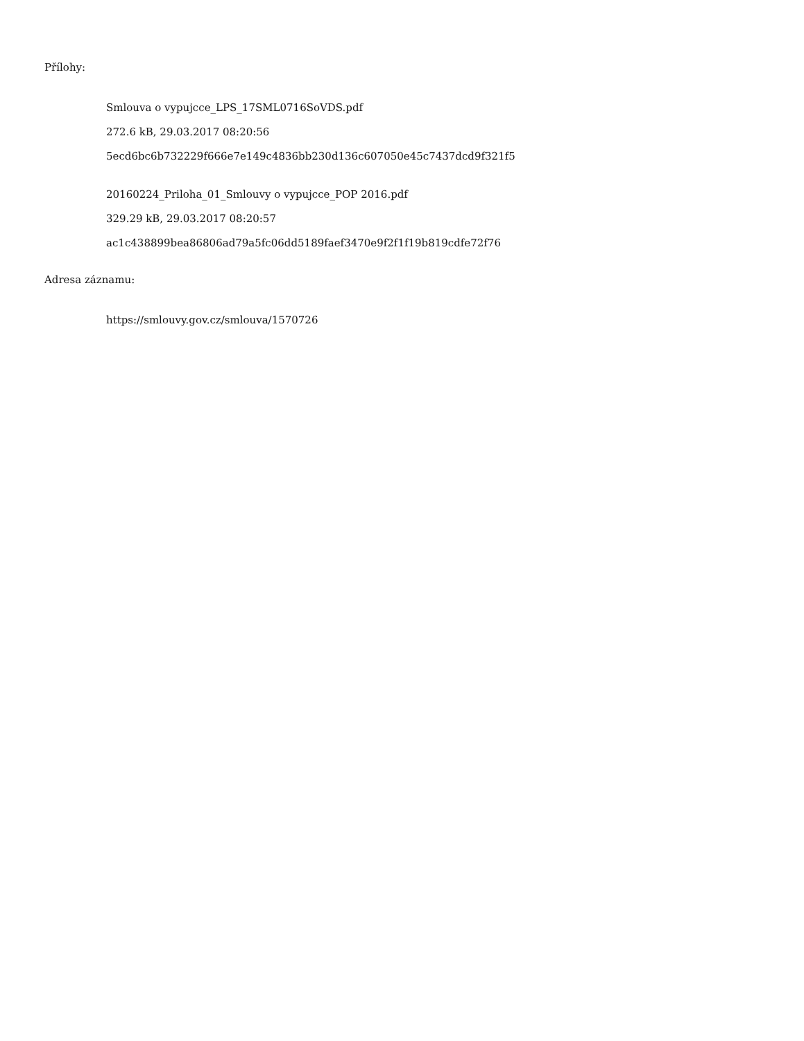Přílohy:
Smlouva o vypujcce_LPS_17SML0716SoVDS.pdf
272.6 kB, 29.03.2017 08:20:56
5ecd6bc6b732229f666e7e149c4836bb230d136c607050e45c7437dcd9f321f5
20160224_Priloha_01_Smlouvy o vypujcce_POP 2016.pdf
329.29 kB, 29.03.2017 08:20:57
ac1c438899bea86806ad79a5fc06dd5189faef3470e9f2f1f19b819cdfe72f76
Adresa záznamu:
https://smlouvy.gov.cz/smlouva/1570726